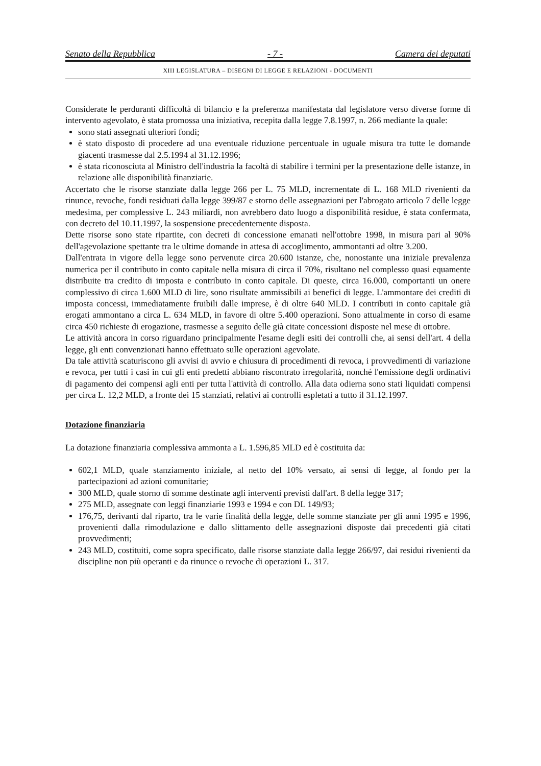Senato della Repubblica - 7 - Camera dei deputati
XIII LEGISLATURA – DISEGNI DI LEGGE E RELAZIONI - DOCUMENTI
Considerate le perduranti difficoltà di bilancio e la preferenza manifestata dal legislatore verso diverse forme di intervento agevolato, è stata promossa una iniziativa, recepita dalla legge 7.8.1997, n. 266 mediante la quale:
sono stati assegnati ulteriori fondi;
è stato disposto di procedere ad una eventuale riduzione percentuale in uguale misura tra tutte le domande giacenti trasmesse dal 2.5.1994 al 31.12.1996;
è stata riconosciuta al Ministro dell'industria la facoltà di stabilire i termini per la presentazione delle istanze, in relazione alle disponibilità finanziarie.
Accertato che le risorse stanziate dalla legge 266 per L. 75 MLD, incrementate di L. 168 MLD rivenienti da rinunce, revoche, fondi residuati dalla legge 399/87 e storno delle assegnazioni per l'abrogato articolo 7 delle legge medesima, per complessive L. 243 miliardi, non avrebbero dato luogo a disponibilità residue, è stata confermata, con decreto del 10.11.1997, la sospensione precedentemente disposta.
Dette risorse sono state ripartite, con decreti di concessione emanati nell'ottobre 1998, in misura pari al 90% dell'agevolazione spettante tra le ultime domande in attesa di accoglimento, ammontanti ad oltre 3.200.
Dall'entrata in vigore della legge sono pervenute circa 20.600 istanze, che, nonostante una iniziale prevalenza numerica per il contributo in conto capitale nella misura di circa il 70%, risultano nel complesso quasi equamente distribuite tra credito di imposta e contributo in conto capitale. Di queste, circa 16.000, comportanti un onere complessivo di circa 1.600 MLD di lire, sono risultate ammissibili ai benefici di legge. L'ammontare dei crediti di imposta concessi, immediatamente fruibili dalle imprese, è di oltre 640 MLD. I contributi in conto capitale già erogati ammontano a circa L. 634 MLD, in favore di oltre 5.400 operazioni. Sono attualmente in corso di esame circa 450 richieste di erogazione, trasmesse a seguito delle già citate concessioni disposte nel mese di ottobre.
Le attività ancora in corso riguardano principalmente l'esame degli esiti dei controlli che, ai sensi dell'art. 4 della legge, gli enti convenzionati hanno effettuato sulle operazioni agevolate.
Da tale attività scaturiscono gli avvisi di avvio e chiusura di procedimenti di revoca, i provvedimenti di variazione e revoca, per tutti i casi in cui gli enti predetti abbiano riscontrato irregolarità, nonché l'emissione degli ordinativi di pagamento dei compensi agli enti per tutta l'attività di controllo. Alla data odierna sono stati liquidati compensi per circa L. 12,2 MLD, a fronte dei 15 stanziati, relativi ai controlli espletati a tutto il 31.12.1997.
Dotazione finanziaria
La dotazione finanziaria complessiva ammonta a L. 1.596,85 MLD ed è costituita da:
602,1 MLD, quale stanziamento iniziale, al netto del 10% versato, ai sensi di legge, al fondo per la partecipazioni ad azioni comunitarie;
300 MLD, quale storno di somme destinate agli interventi previsti dall'art. 8 della legge 317;
275 MLD, assegnate con leggi finanziarie 1993 e 1994 e con DL 149/93;
176,75, derivanti dal riparto, tra le varie finalità della legge, delle somme stanziate per gli anni 1995 e 1996, provenienti dalla rimodulazione e dallo slittamento delle assegnazioni disposte dai precedenti già citati provvedimenti;
243 MLD, costituiti, come sopra specificato, dalle risorse stanziate dalla legge 266/97, dai residui rivenienti da discipline non più operanti e da rinunce o revoche di operazioni L. 317.